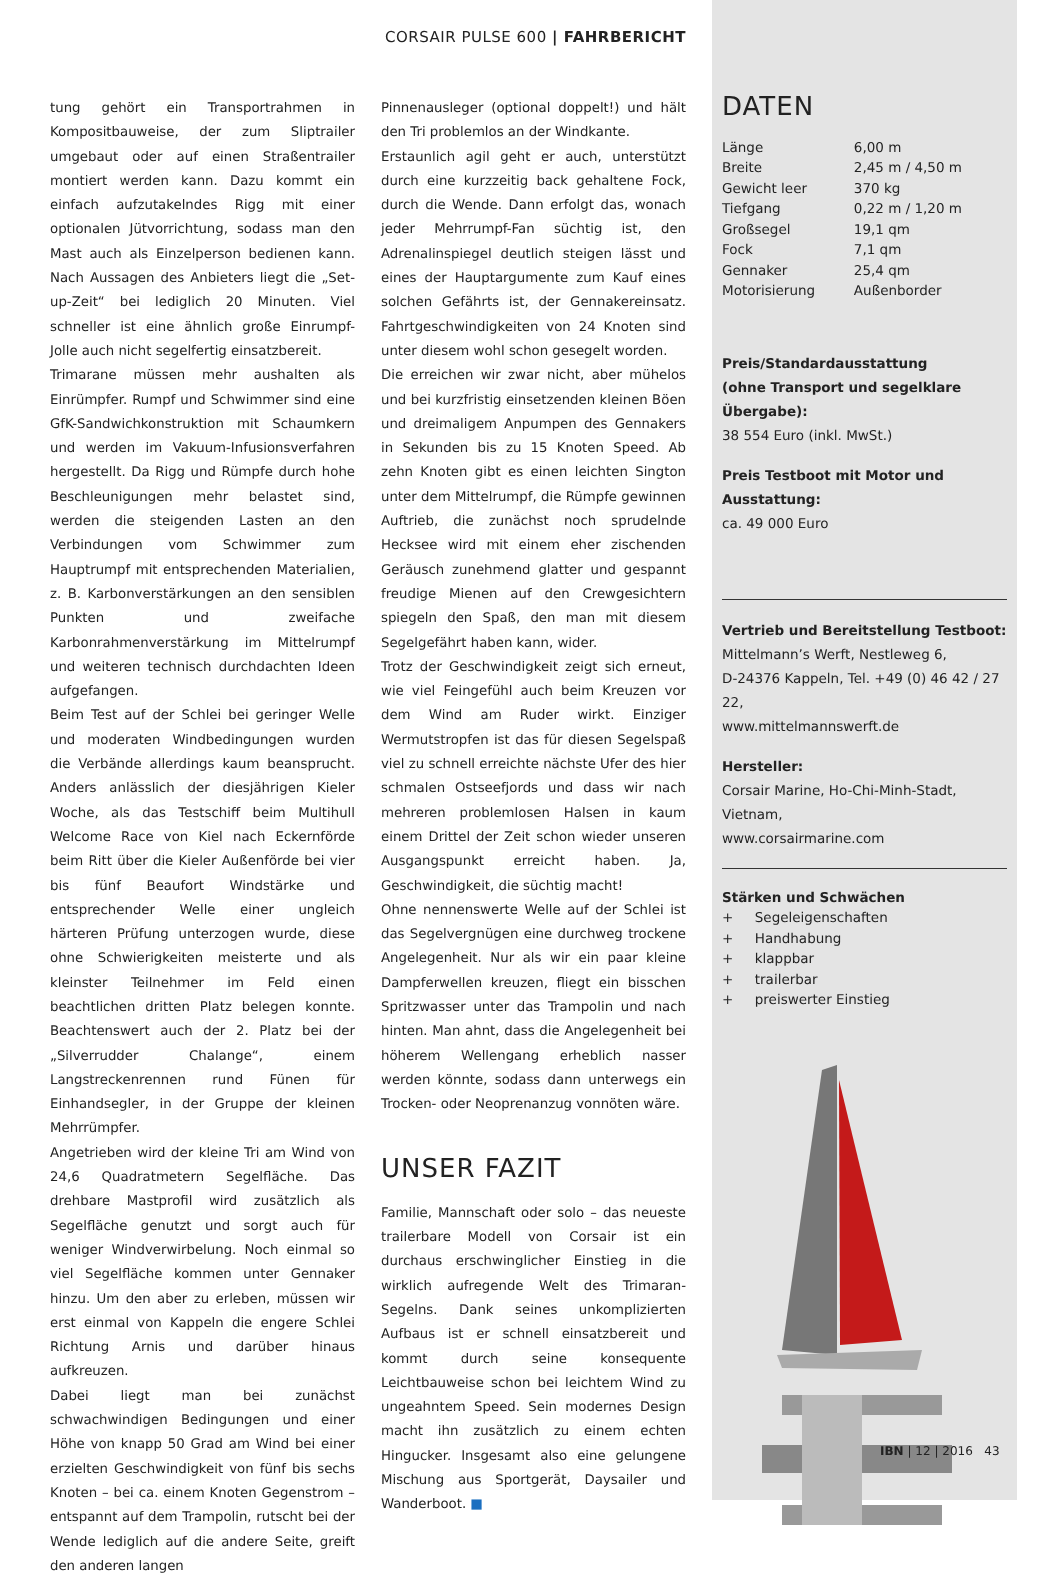CORSAIR PULSE 600 | FAHRBERICHT
tung gehört ein Transportrahmen in Komposit­bauweise, der zum Sliptrailer umgebaut oder auf einen Straßentrailer montiert werden kann. Dazu kommt ein einfach aufzutakelndes Rigg mit einer optionalen Jütvorrichtung, sodass man den Mast auch als Einzelperson bedienen kann. Nach Aussagen des Anbieters liegt die „Set-up-Zeit“ bei lediglich 20 Minuten. Viel schneller ist eine ähnlich große Einrumpf-Jolle auch nicht segelfertig einsatzbereit.
Trimarane müssen mehr aushalten als Einrümpfer. Rumpf und Schwimmer sind eine GfK-Sandwichkonstruktion mit Schaumkern und werden im Vakuum-Infusionsverfahren hergestellt. Da Rigg und Rümpfe durch hohe Beschleunigungen mehr belastet sind, werden die steigenden Lasten an den Verbindungen vom Schwimmer zum Hauptrumpf mit entsprechenden Materialien, z. B. Karbonverstärkungen an den sensiblen Punkten und zweifache Karbonrahmenverstärkung im Mittelrumpf und weiteren technisch durchdachten Ideen aufgefangen.
Beim Test auf der Schlei bei geringer Welle und moderaten Windbedingungen wurden die Verbände allerdings kaum beansprucht. Anders anlässlich der diesjährigen Kieler Woche, als das Testschiff beim Multihull Welcome Race von Kiel nach Eckernförde beim Ritt über die Kieler Außenförde bei vier bis fünf Beaufort Windstärke und entsprechender Welle einer ungleich härteren Prüfung unterzogen wurde, diese ohne Schwierigkeiten meisterte und als kleinster Teilnehmer im Feld einen beachtlichen dritten Platz belegen konnte. Beachtenswert auch der 2. Platz bei der „Silverrudder Chalange“, einem Langstreckenrennen rund Fünen für Einhandsegler, in der Gruppe der kleinen Mehrrümpfer.
Angetrieben wird der kleine Tri am Wind von 24,6 Quadratmetern Segelfläche. Das drehbare Mastprofil wird zusätzlich als Segelfläche genutzt und sorgt auch für weniger Windverwirbelung. Noch einmal so viel Segelfläche kommen unter Gennaker hinzu. Um den aber zu erleben, müssen wir erst einmal von Kappeln die engere Schlei Richtung Arnis und darüber hinaus aufkreuzen.
Dabei liegt man bei zunächst schwachwindigen Bedingungen und einer Höhe von knapp 50 Grad am Wind bei einer erzielten Geschwindigkeit von fünf bis sechs Knoten – bei ca. einem Knoten Gegenstrom – entspannt auf dem Trampolin, rutscht bei der Wende lediglich auf die andere Seite, greift den anderen langen
Pinnenausleger (optional doppelt!) und hält den Tri problemlos an der Windkante.
Erstaunlich agil geht er auch, unterstützt durch eine kurzzeitig back gehaltene Fock, durch die Wende. Dann erfolgt das, wonach jeder Mehrrumpf-Fan süchtig ist, den Adrenalinspiegel deutlich steigen lässt und eines der Hauptargumente zum Kauf eines solchen Gefährts ist, der Gennakereinsatz. Fahrtgeschwindigkeiten von 24 Knoten sind unter diesem wohl schon gesegelt worden.
Die erreichen wir zwar nicht, aber mühelos und bei kurzfristig einsetzenden kleinen Böen und dreimaligem Anpumpen des Gennakers in Sekunden bis zu 15 Knoten Speed. Ab zehn Knoten gibt es einen leichten Sington unter dem Mittelrumpf, die Rümpfe gewinnen Auftrieb, die zunächst noch sprudelnde Hecksee wird mit einem eher zischenden Geräusch zunehmend glatter und gespannt freudige Mienen auf den Crewgesichtern spiegeln den Spaß, den man mit diesem Segelgefährt haben kann, wider.
Trotz der Geschwindigkeit zeigt sich erneut, wie viel Feingefühl auch beim Kreuzen vor dem Wind am Ruder wirkt. Einziger Wermutstropfen ist das für diesen Segelspaß viel zu schnell erreichte nächste Ufer des hier schmalen Ostseefjords und dass wir nach mehreren problemlosen Halsen in kaum einem Drittel der Zeit schon wieder unseren Ausgangspunkt erreicht haben. Ja, Geschwindigkeit, die süchtig macht!
Ohne nennenswerte Welle auf der Schlei ist das Segelvergnügen eine durchweg trockene Angelegenheit. Nur als wir ein paar kleine Dampferwellen kreuzen, fliegt ein bisschen Spritzwasser unter das Trampolin und nach hinten. Man ahnt, dass die Angelegenheit bei höherem Wellengang erheblich nasser werden könnte, sodass dann unterwegs ein Trocken- oder Neoprenanzug vonnöten wäre.
UNSER FAZIT
Familie, Mannschaft oder solo – das neueste trailerbare Modell von Corsair ist ein durchaus erschwinglicher Einstieg in die wirklich aufregende Welt des Trimaran-Segelns. Dank seines unkomplizierten Aufbaus ist er schnell einsatzbereit und kommt durch seine konsequente Leichtbauweise schon bei leichtem Wind zu ungeahntem Speed. Sein modernes Design macht ihn zusätzlich zu einem echten Hingucker. Insgesamt also eine gelungene Mischung aus Sportgerät, Daysailer und Wanderboot. ■
DATEN
| Länge | 6,00 m |
| Breite | 2,45 m / 4,50 m |
| Gewicht leer | 370 kg |
| Tiefgang | 0,22 m / 1,20 m |
| Großsegel | 19,1 qm |
| Fock | 7,1 qm |
| Gennaker | 25,4 qm |
| Motorisierung | Außenborder |
Preis/Standardausstattung
(ohne Transport und segelklare Übergabe):
38 554 Euro (inkl. MwSt.)
Preis Testboot mit Motor und Ausstattung:
ca. 49 000 Euro
Vertrieb und Bereitstellung Testboot:
Mittelmann’s Werft, Nestleweg 6,
D-24376 Kappeln, Tel. +49 (0) 46 42 / 27 22,
www.mittelmannswerft.de
Hersteller:
Corsair Marine, Ho-Chi-Minh-Stadt,
Vietnam,
www.corsairmarine.com
Stärken und Schwächen
+ Segeleigenschaften
+ Handhabung
+ klappbar
+ trailerbar
+ preiswerter Einstieg
IBN | 12 | 2016 43